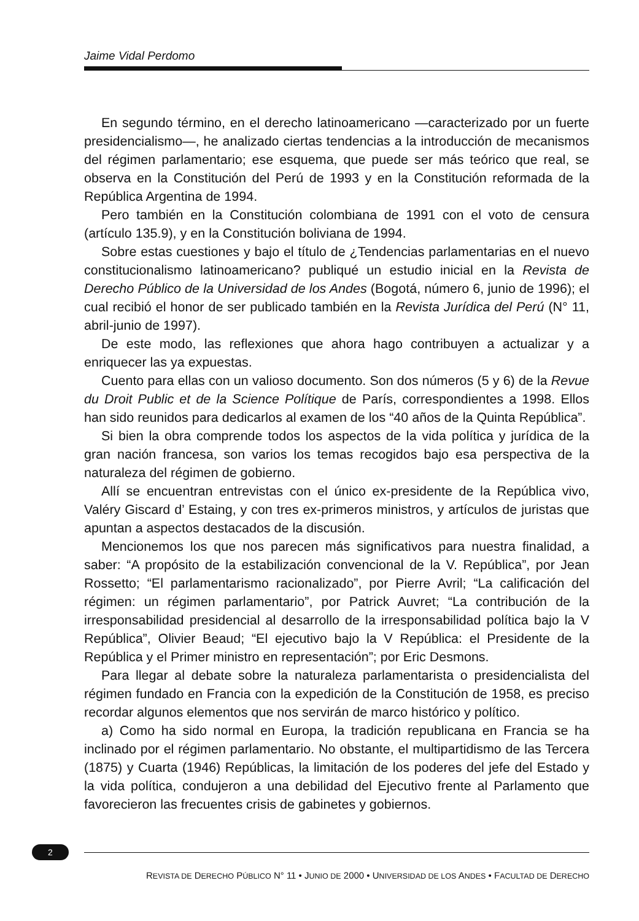Jaime Vidal Perdomo
En segundo término, en el derecho latinoamericano —caracterizado por un fuerte presidencialismo—, he analizado ciertas tendencias a la introducción de mecanismos del régimen parlamentario; ese esquema, que puede ser más teórico que real, se observa en la Constitución del Perú de 1993 y en la Constitución reformada de la República Argentina de 1994.
Pero también en la Constitución colombiana de 1991 con el voto de censura (artículo 135.9), y en la Constitución boliviana de 1994.
Sobre estas cuestiones y bajo el título de ¿Tendencias parlamentarias en el nuevo constitucionalismo latinoamericano? publiqué un estudio inicial en la Revista de Derecho Público de la Universidad de los Andes (Bogotá, número 6, junio de 1996); el cual recibió el honor de ser publicado también en la Revista Jurídica del Perú (N° 11, abril-junio de 1997).
De este modo, las reflexiones que ahora hago contribuyen a actualizar y a enriquecer las ya expuestas.
Cuento para ellas con un valioso documento. Son dos números (5 y 6) de la Revue du Droit Public et de la Science Polítique de París, correspondientes a 1998. Ellos han sido reunidos para dedicarlos al examen de los “40 años de la Quinta República”.
Si bien la obra comprende todos los aspectos de la vida política y jurídica de la gran nación francesa, son varios los temas recogidos bajo esa perspectiva de la naturaleza del régimen de gobierno.
Allí se encuentran entrevistas con el único ex-presidente de la República vivo, Valéry Giscard d’ Estaing, y con tres ex-primeros ministros, y artículos de juristas que apuntan a aspectos destacados de la discusión.
Mencionemos los que nos parecen más significativos para nuestra finalidad, a saber: “A propósito de la estabilización convencional de la V. República”, por Jean Rossetto; “El parlamentarismo racionalizado”, por Pierre Avril; “La calificación del régimen: un régimen parlamentario”, por Patrick Auvret; “La contribución de la irresponsabilidad presidencial al desarrollo de la irresponsabilidad política bajo la V República”, Olivier Beaud; “El ejecutivo bajo la V República: el Presidente de la República y el Primer ministro en representación”; por Eric Desmons.
Para llegar al debate sobre la naturaleza parlamentarista o presidencialista del régimen fundado en Francia con la expedición de la Constitución de 1958, es preciso recordar algunos elementos que nos servirán de marco histórico y político.
a) Como ha sido normal en Europa, la tradición republicana en Francia se ha inclinado por el régimen parlamentario. No obstante, el multipartidismo de las Tercera (1875) y Cuarta (1946) Repúblicas, la limitación de los poderes del jefe del Estado y la vida política, condujeron a una debilidad del Ejecutivo frente al Parlamento que favorecieron las frecuentes crisis de gabinetes y gobiernos.
2
REVISTA DE DERECHO PÚBLICO N° 11 • JUNIO DE 2000 • UNIVERSIDAD DE LOS ANDES • FACULTAD DE DERECHO